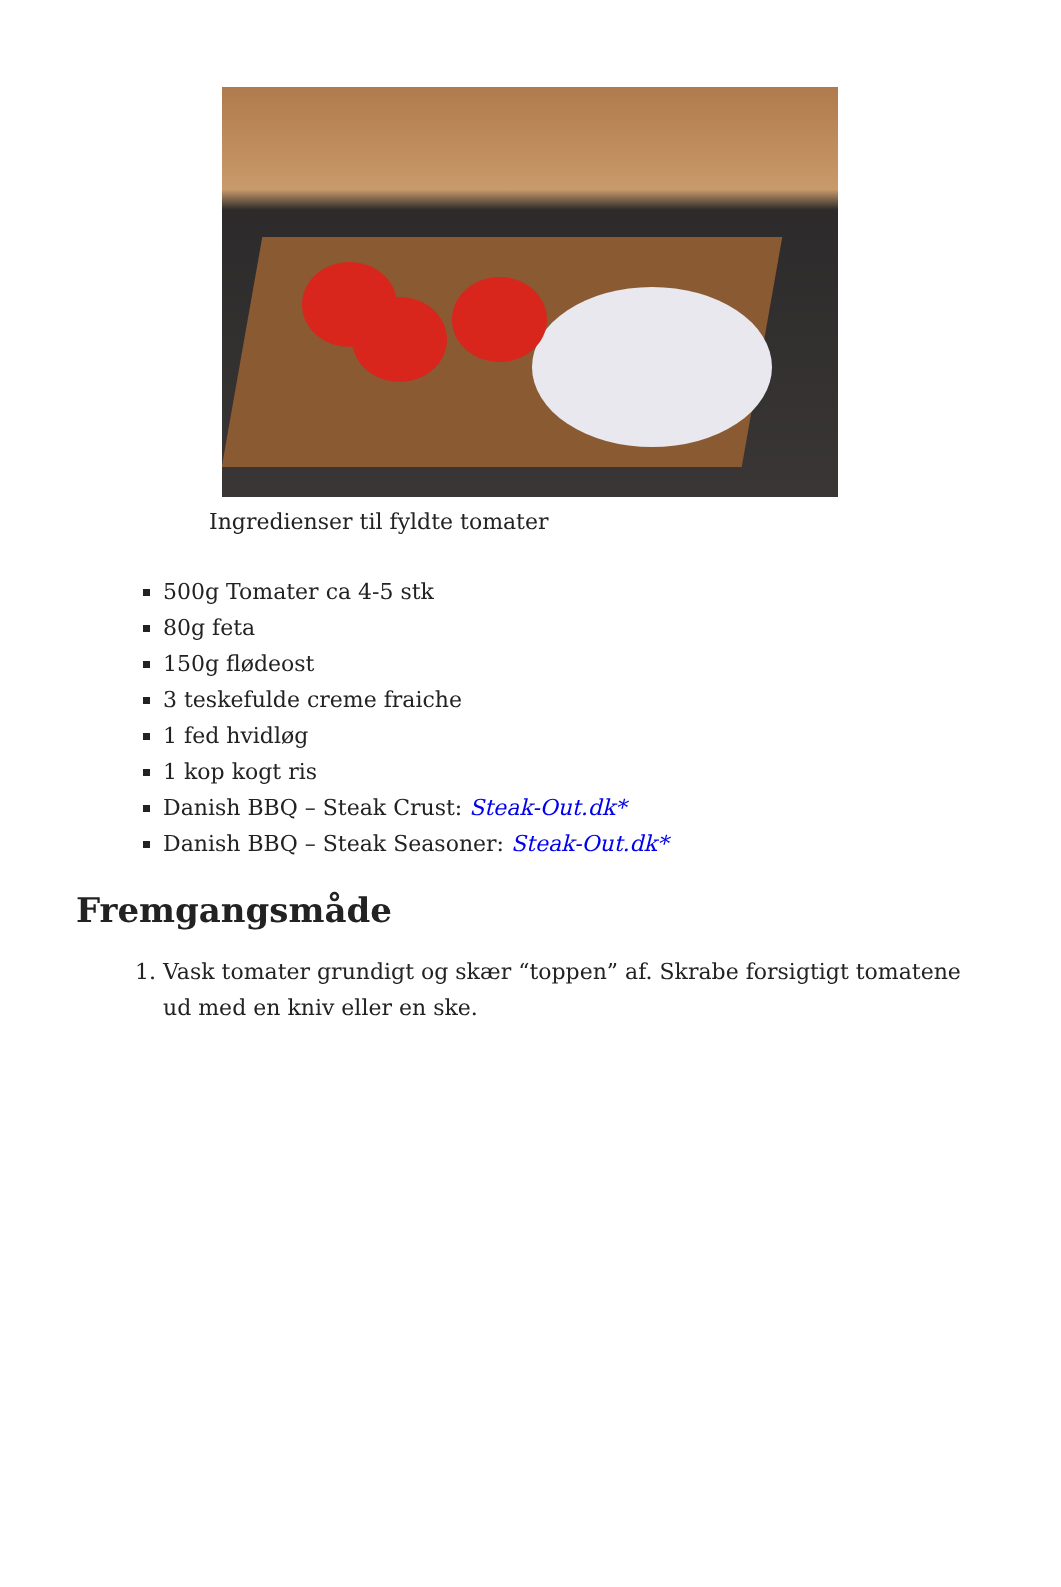Ingredienser til fyldte tomater
500g Tomater ca 4-5 stk
80g feta
150g flødeost
3 teskefulde creme fraiche
1 fed hvidløg
1 kop kogt ris
Danish BBQ – Steak Crust: Steak-Out.dk*
Danish BBQ – Steak Seasoner: Steak-Out.dk*
Fremgangsmåde
1. Vask tomater grundigt og skær “toppen” af. Skrabe forsigtigt tomatene ud med en kniv eller en ske.